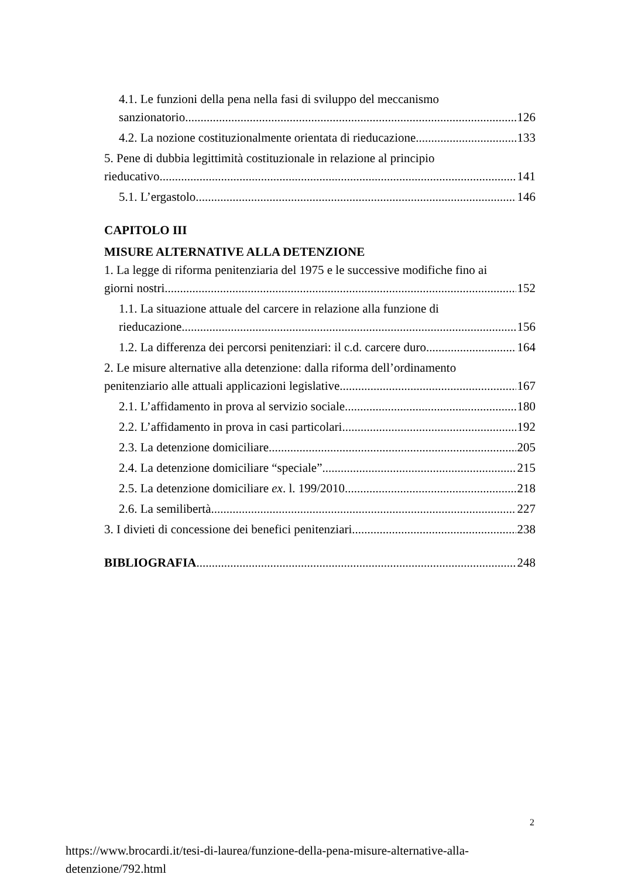4.1. Le funzioni della pena nella fasi di sviluppo del meccanismo
sanzionatorio. 126
4.2. La nozione costituzionalmente orientata di rieducazione. 133
5. Pene di dubbia legittimità costituzionale in relazione al principio
rieducativo. 141
5.1. L’ergastolo. 146
CAPITOLO III
MISURE ALTERNATIVE ALLA DETENZIONE
1. La legge di riforma penitenziaria del 1975 e le successive modifiche fino ai
giorni nostri. 152
1.1. La situazione attuale del carcere in relazione alla funzione di
rieducazione. 156
1.2. La differenza dei percorsi penitenziari: il c.d. carcere duro. 164
2. Le misure alternative alla detenzione: dalla riforma dell’ordinamento
penitenziario alle attuali applicazioni legislative. 167
2.1. L’affidamento in prova al servizio sociale. 180
2.2. L’affidamento in prova in casi particolari. 192
2.3. La detenzione domiciliare. 205
2.4. La detenzione domiciliare “speciale”. 215
2.5. La detenzione domiciliare ex. l. 199/2010. 218
2.6. La semilibertà. 227
3. I divieti di concessione dei benefici penitenziari. 238
BIBLIOGRAFIA 248
2
https://www.brocardi.it/tesi-di-laurea/funzione-della-pena-misure-alternative-alla-
detenzione/792.html